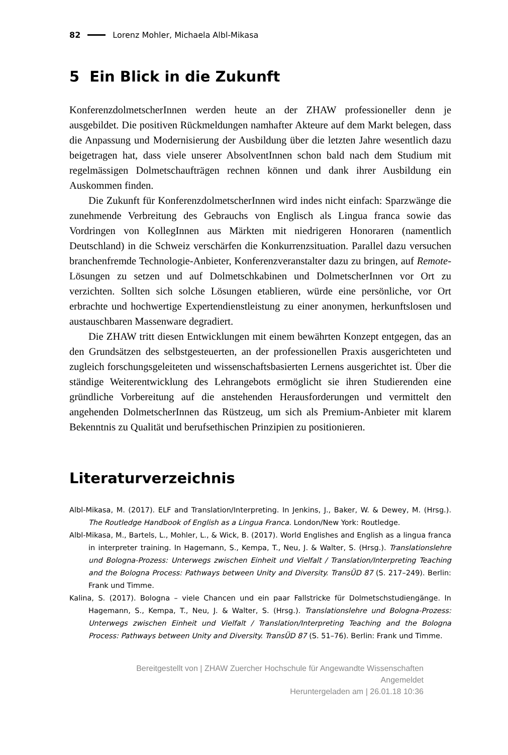82 Lorenz Mohler, Michaela Albl-Mikasa
5 Ein Blick in die Zukunft
KonferenzdolmetscherInnen werden heute an der ZHAW professioneller denn je ausgebildet. Die positiven Rückmeldungen namhafter Akteure auf dem Markt belegen, dass die Anpassung und Modernisierung der Ausbildung über die letzten Jahre wesentlich dazu beigetragen hat, dass viele unserer AbsolventInnen schon bald nach dem Studium mit regelmässigen Dolmetschaufträgen rechnen können und dank ihrer Ausbildung ein Auskommen finden.
Die Zukunft für KonferenzdolmetscherInnen wird indes nicht einfach: Sparzwänge die zunehmende Verbreitung des Gebrauchs von Englisch als Lingua franca sowie das Vordringen von KollegInnen aus Märkten mit niedrigeren Honoraren (namentlich Deutschland) in die Schweiz verschärfen die Konkurrenzsituation. Parallel dazu versuchen branchenfremde Technologie-Anbieter, Konferenzveranstalter dazu zu bringen, auf Remote-Lösungen zu setzen und auf Dolmetschkabinen und DolmetscherInnen vor Ort zu verzichten. Sollten sich solche Lösungen etablieren, würde eine persönliche, vor Ort erbrachte und hochwertige Expertendienstleistung zu einer anonymen, herkunftslosen und austauschbaren Massenware degradiert.
Die ZHAW tritt diesen Entwicklungen mit einem bewährten Konzept entgegen, das an den Grundsätzen des selbstgesteuerten, an der professionellen Praxis ausgerichteten und zugleich forschungsgeleiteten und wissenschaftsbasierten Lernens ausgerichtet ist. Über die ständige Weiterentwicklung des Lehrangebots ermöglicht sie ihren Studierenden eine gründliche Vorbereitung auf die anstehenden Herausforderungen und vermittelt den angehenden DolmetscherInnen das Rüstzeug, um sich als Premium-Anbieter mit klarem Bekenntnis zu Qualität und berufsethischen Prinzipien zu positionieren.
Literaturverzeichnis
Albl-Mikasa, M. (2017). ELF and Translation/Interpreting. In Jenkins, J., Baker, W. & Dewey, M. (Hrsg.). The Routledge Handbook of English as a Lingua Franca. London/New York: Routledge.
Albl-Mikasa, M., Bartels, L., Mohler, L., & Wick, B. (2017). World Englishes and English as a lingua franca in interpreter training. In Hagemann, S., Kempa, T., Neu, J. & Walter, S. (Hrsg.). Translationslehre und Bologna-Prozess: Unterwegs zwischen Einheit und Vielfalt / Translation/Interpreting Teaching and the Bologna Process: Pathways between Unity and Diversity. TransÜD 87 (S. 217–249). Berlin: Frank und Timme.
Kalina, S. (2017). Bologna – viele Chancen und ein paar Fallstricke für Dolmetschstudiengänge. In Hagemann, S., Kempa, T., Neu, J. & Walter, S. (Hrsg.). Translationslehre und Bologna-Prozess: Unterwegs zwischen Einheit und Vielfalt / Translation/Interpreting Teaching and the Bologna Process: Pathways between Unity and Diversity. TransÜD 87 (S. 51–76). Berlin: Frank und Timme.
Bereitgestellt von | ZHAW Zuercher Hochschule für Angewandte Wissenschaften
Angemeldet
Heruntergeladen am | 26.01.18 10:36